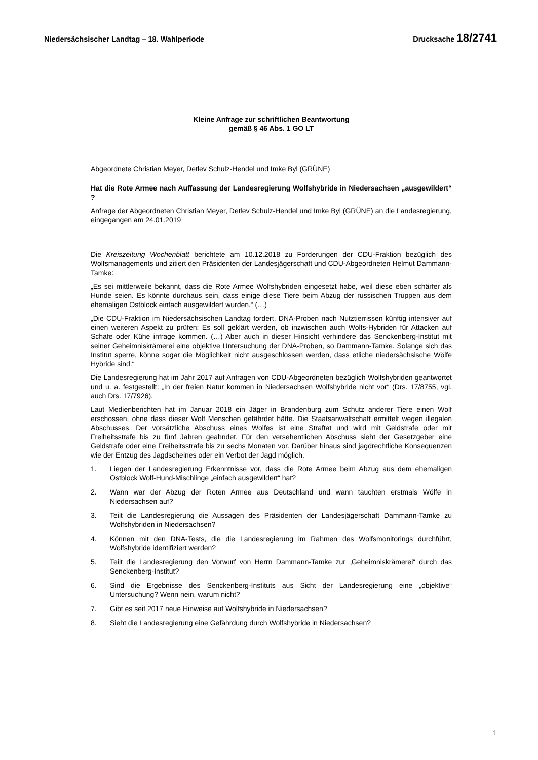Niedersächsischer Landtag – 18. Wahlperiode Drucksache 18/2741
Kleine Anfrage zur schriftlichen Beantwortung
gemäß § 46 Abs. 1 GO LT
Abgeordnete Christian Meyer, Detlev Schulz-Hendel und Imke Byl (GRÜNE)
Hat die Rote Armee nach Auffassung der Landesregierung Wolfshybride in Niedersachsen „ausgewildert“ ?
Anfrage der Abgeordneten Christian Meyer, Detlev Schulz-Hendel und Imke Byl (GRÜNE) an die Landesregierung, eingegangen am 24.01.2019
Die Kreiszeitung Wochenblatt berichtete am 10.12.2018 zu Forderungen der CDU-Fraktion bezüglich des Wolfsmanagements und zitiert den Präsidenten der Landesjägerschaft und CDU-Abgeordneten Helmut Dammann-Tamke:
„Es sei mittlerweile bekannt, dass die Rote Armee Wolfshybriden eingesetzt habe, weil diese eben schärfer als Hunde seien. Es könnte durchaus sein, dass einige diese Tiere beim Abzug der russischen Truppen aus dem ehemaligen Ostblock einfach ausgewildert wurden.“ (…)
„Die CDU-Fraktion im Niedersächsischen Landtag fordert, DNA-Proben nach Nutztierrissen künftig intensiver auf einen weiteren Aspekt zu prüfen: Es soll geklärt werden, ob inzwischen auch Wolfs-Hybriden für Attacken auf Schafe oder Kühe infrage kommen. (…) Aber auch in dieser Hinsicht verhindere das Senckenberg-Institut mit seiner Geheimniskrämerei eine objektive Untersuchung der DNA-Proben, so Dammann-Tamke. Solange sich das Institut sperre, könne sogar die Möglichkeit nicht ausgeschlossen werden, dass etliche niedersächsische Wölfe Hybride sind.“
Die Landesregierung hat im Jahr 2017 auf Anfragen von CDU-Abgeordneten bezüglich Wolfshybriden geantwortet und u. a. festgestellt: „In der freien Natur kommen in Niedersachsen Wolfshybride nicht vor“ (Drs. 17/8755, vgl. auch Drs. 17/7926).
Laut Medienberichten hat im Januar 2018 ein Jäger in Brandenburg zum Schutz anderer Tiere einen Wolf erschossen, ohne dass dieser Wolf Menschen gefährdet hätte. Die Staatsanwaltschaft ermittelt wegen illegalen Abschusses. Der vorsätzliche Abschuss eines Wolfes ist eine Straftat und wird mit Geldstrafe oder mit Freiheitsstrafe bis zu fünf Jahren geahndet. Für den versehentlichen Abschuss sieht der Gesetzgeber eine Geldstrafe oder eine Freiheitsstrafe bis zu sechs Monaten vor. Darüber hinaus sind jagdrechtliche Konsequenzen wie der Entzug des Jagdscheines oder ein Verbot der Jagd möglich.
1. Liegen der Landesregierung Erkenntnisse vor, dass die Rote Armee beim Abzug aus dem ehemaligen Ostblock Wolf-Hund-Mischlinge „einfach ausgewildert“ hat?
2. Wann war der Abzug der Roten Armee aus Deutschland und wann tauchten erstmals Wölfe in Niedersachsen auf?
3. Teilt die Landesregierung die Aussagen des Präsidenten der Landesjägerschaft Dammann-Tamke zu Wolfshybriden in Niedersachsen?
4. Können mit den DNA-Tests, die die Landesregierung im Rahmen des Wolfsmonitorings durchführt, Wolfshybride identifiziert werden?
5. Teilt die Landesregierung den Vorwurf von Herrn Dammann-Tamke zur „Geheimniskrämerei“ durch das Senckenberg-Institut?
6. Sind die Ergebnisse des Senckenberg-Instituts aus Sicht der Landesregierung eine „objektive“ Untersuchung? Wenn nein, warum nicht?
7. Gibt es seit 2017 neue Hinweise auf Wolfshybride in Niedersachsen?
8. Sieht die Landesregierung eine Gefährdung durch Wolfshybride in Niedersachsen?
1